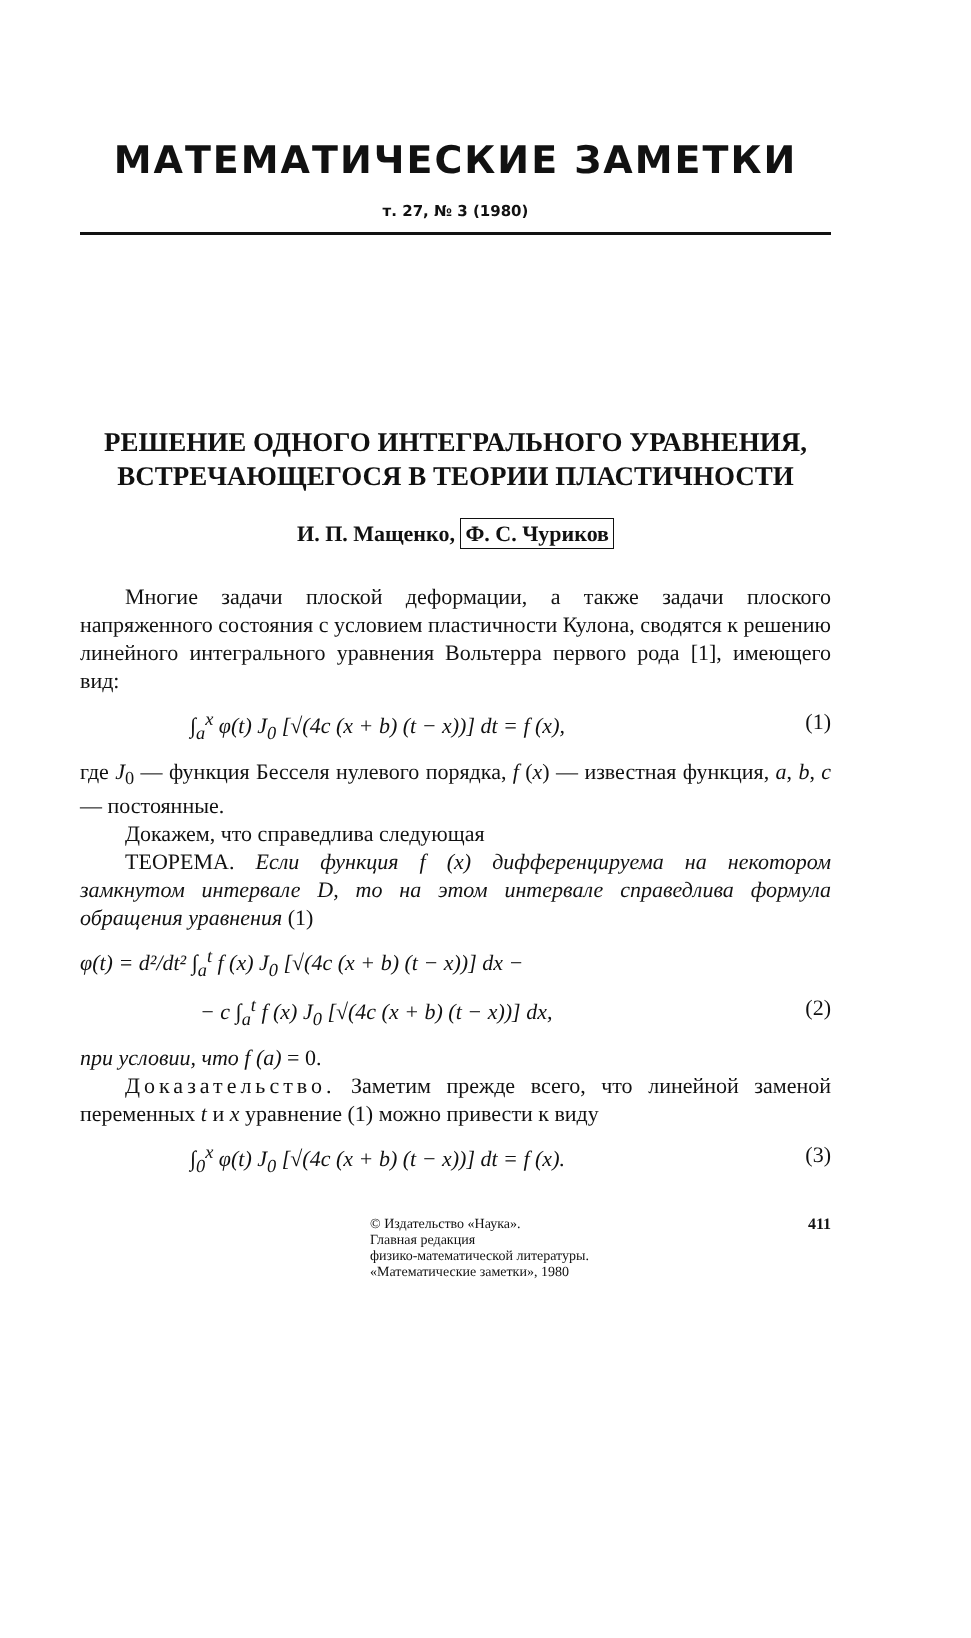МАТЕМАТИЧЕСКИЕ ЗАМЕТКИ
т. 27, № 3 (1980)
РЕШЕНИЕ ОДНОГО ИНТЕГРАЛЬНОГО УРАВНЕНИЯ,
ВСТРЕЧАЮЩЕГОСЯ В ТЕОРИИ ПЛАСТИЧНОСТИ
И. П. Мащенко, Ф. С. Чуриков
Многие задачи плоской деформации, а также задачи плоского напряженного состояния с условием пластичности Кулона, сводятся к решению линейного интегрального уравнения Вольтерра первого рода [1], имеющего вид:
∫<sub>a</sub><sup>x</sup> φ(t) J<sub>0</sub> [√(4c (x + b) (t − x))] dt = f (x), (1)
где J<sub>0</sub> — функция Бесселя нулевого порядка, f (x) — известная функция, a, b, c — постоянные.
Докажем, что справедлива следующая
ТЕОРЕМА. Если функция f (x) дифференцируема на некотором замкнутом интервале D, то на этом интервале справедлива формула обращения уравнения (1)
φ(t) = d²/dt² ∫<sub>a</sub><sup>t</sup> f (x) J<sub>0</sub> [√(4c (x + b) (t − x))] dx −
− c ∫<sub>a</sub><sup>t</sup> f (x) J<sub>0</sub> [√(4c (x + b) (t − x))] dx, (2)
при условии, что f (a) = 0.
Доказательство. Заметим прежде всего, что линейной заменой переменных t и x уравнение (1) можно привести к виду
∫<sub>0</sub><sup>x</sup> φ(t) J<sub>0</sub> [√(4c (x + b) (t − x))] dt = f (x). (3)
© Издательство «Наука».
Главная редакция
физико-математической литературы.
«Математические заметки», 1980
411